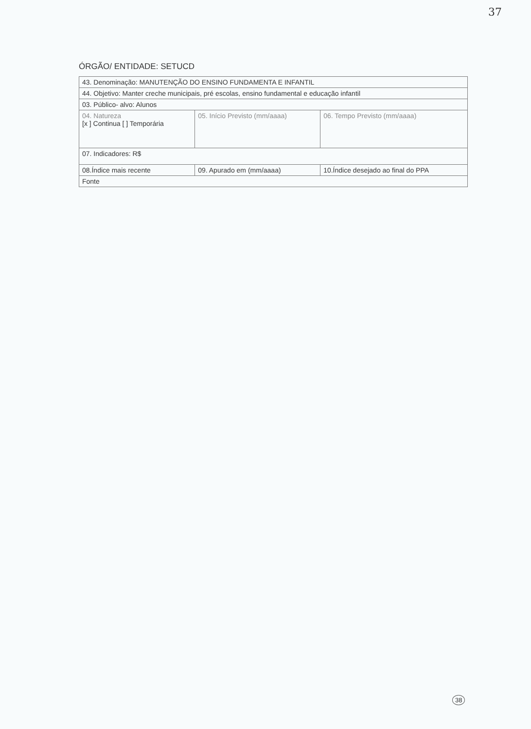37
ÓRGÃO/ ENTIDADE: SETUCD
| 43. Denominação: MANUTENÇÃO DO ENSINO FUNDAMENTA E INFANTIL | | |
| 44. Objetivo: Manter creche municipais, pré escolas, ensino fundamental e educação infantil | | |
| 03. Público- alvo: Alunos | | |
| 04. Natureza [x ] Continua [ ] Temporária | 05. Início Previsto (mm/aaaa) | 06. Tempo Previsto (mm/aaaa) |
| 07. Indicadores: R$ | | |
| 08.Índice mais recente | 09. Apurado em (mm/aaaa) | 10.Índice desejado ao final do PPA |
| Fonte | | |
38